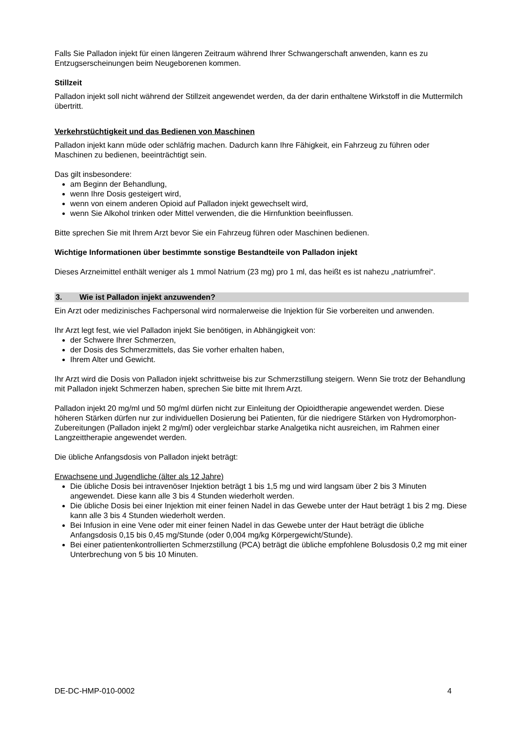Falls Sie Palladon injekt für einen längeren Zeitraum während Ihrer Schwangerschaft anwenden, kann es zu Entzugserscheinungen beim Neugeborenen kommen.
Stillzeit
Palladon injekt soll nicht während der Stillzeit angewendet werden, da der darin enthaltene Wirkstoff in die Muttermilch übertritt.
Verkehrstüchtigkeit und das Bedienen von Maschinen
Palladon injekt kann müde oder schläfrig machen. Dadurch kann Ihre Fähigkeit, ein Fahrzeug zu führen oder Maschinen zu bedienen, beeinträchtigt sein.
Das gilt insbesondere:
am Beginn der Behandlung,
wenn Ihre Dosis gesteigert wird,
wenn von einem anderen Opioid auf Palladon injekt gewechselt wird,
wenn Sie Alkohol trinken oder Mittel verwenden, die die Hirnfunktion beeinflussen.
Bitte sprechen Sie mit Ihrem Arzt bevor Sie ein Fahrzeug führen oder Maschinen bedienen.
Wichtige Informationen über bestimmte sonstige Bestandteile von Palladon injekt
Dieses Arzneimittel enthält weniger als 1 mmol Natrium (23 mg) pro 1 ml, das heißt es ist nahezu „natriumfrei“.
3. Wie ist Palladon injekt anzuwenden?
Ein Arzt oder medizinisches Fachpersonal wird normalerweise die Injektion für Sie vorbereiten und anwenden.
Ihr Arzt legt fest, wie viel Palladon injekt Sie benötigen, in Abhängigkeit von:
der Schwere Ihrer Schmerzen,
der Dosis des Schmerzmittels, das Sie vorher erhalten haben,
Ihrem Alter und Gewicht.
Ihr Arzt wird die Dosis von Palladon injekt schrittweise bis zur Schmerzstillung steigern. Wenn Sie trotz der Behandlung mit Palladon injekt Schmerzen haben, sprechen Sie bitte mit Ihrem Arzt.
Palladon injekt 20 mg/ml und 50 mg/ml dürfen nicht zur Einleitung der Opioidtherapie angewendet werden. Diese höheren Stärken dürfen nur zur individuellen Dosierung bei Patienten, für die niedrigere Stärken von Hydromorphon-Zubereitungen (Palladon injekt 2 mg/ml) oder vergleichbar starke Analgetika nicht ausreichen, im Rahmen einer Langzeittherapie angewendet werden.
Die übliche Anfangsdosis von Palladon injekt beträgt:
Erwachsene und Jugendliche (älter als 12 Jahre)
Die übliche Dosis bei intravenöser Injektion beträgt 1 bis 1,5 mg und wird langsam über 2 bis 3 Minuten angewendet. Diese kann alle 3 bis 4 Stunden wiederholt werden.
Die übliche Dosis bei einer Injektion mit einer feinen Nadel in das Gewebe unter der Haut beträgt 1 bis 2 mg. Diese kann alle 3 bis 4 Stunden wiederholt werden.
Bei Infusion in eine Vene oder mit einer feinen Nadel in das Gewebe unter der Haut beträgt die übliche Anfangsdosis 0,15 bis 0,45 mg/Stunde (oder 0,004 mg/kg Körpergewicht/Stunde).
Bei einer patientenkontrollierten Schmerzstillung (PCA) beträgt die übliche empfohlene Bolusdosis 0,2 mg mit einer Unterbrechung von 5 bis 10 Minuten.
DE-DC-HMP-010-0002 4